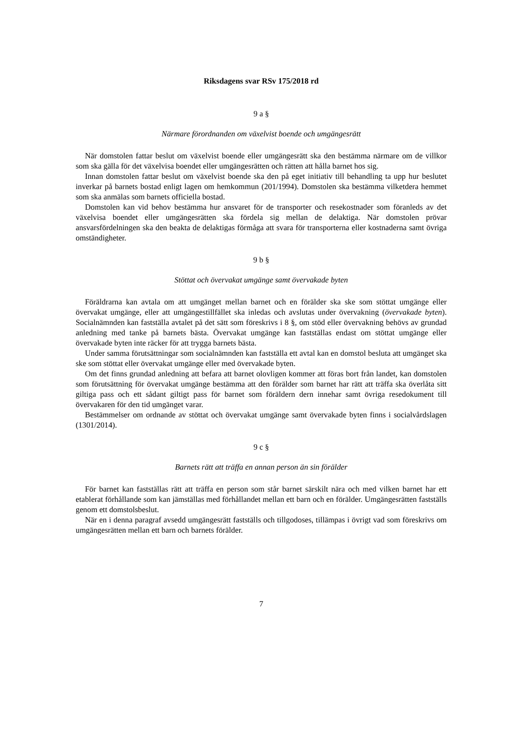Riksdagens svar RSv 175/2018 rd
9 a §
Närmare förordnanden om växelvist boende och umgängesrätt
När domstolen fattar beslut om växelvist boende eller umgängesrätt ska den bestämma närmare om de villkor som ska gälla för det växelvisa boendet eller umgängesrätten och rätten att hålla barnet hos sig.
Innan domstolen fattar beslut om växelvist boende ska den på eget initiativ till behandling ta upp hur beslutet inverkar på barnets bostad enligt lagen om hemkommun (201/1994). Domstolen ska bestämma vilketdera hemmet som ska anmälas som barnets officiella bostad.
Domstolen kan vid behov bestämma hur ansvaret för de transporter och resekostnader som föranleds av det växelvisa boendet eller umgängesrätten ska fördela sig mellan de delaktiga. När domstolen prövar ansvarsfördelningen ska den beakta de delaktigas förmåga att svara för transporterna eller kostnaderna samt övriga omständigheter.
9 b §
Stöttat och övervakat umgänge samt övervakade byten
Föräldrarna kan avtala om att umgänget mellan barnet och en förälder ska ske som stöttat umgänge eller övervakat umgänge, eller att umgängestillfället ska inledas och avslutas under övervakning (övervakade byten). Socialnämnden kan fastställa avtalet på det sätt som föreskrivs i 8 §, om stöd eller övervakning behövs av grundad anledning med tanke på barnets bästa. Övervakat umgänge kan fastställas endast om stöttat umgänge eller övervakade byten inte räcker för att trygga barnets bästa.
Under samma förutsättningar som socialnämnden kan fastställa ett avtal kan en domstol besluta att umgänget ska ske som stöttat eller övervakat umgänge eller med övervakade byten.
Om det finns grundad anledning att befara att barnet olovligen kommer att föras bort från landet, kan domstolen som förutsättning för övervakat umgänge bestämma att den förälder som barnet har rätt att träffa ska överlåta sitt giltiga pass och ett sådant giltigt pass för barnet som föräldern dern innehar samt övriga resedokument till övervakaren för den tid umgänget varar.
Bestämmelser om ordnande av stöttat och övervakat umgänge samt övervakade byten finns i socialvårdslagen (1301/2014).
9 c §
Barnets rätt att träffa en annan person än sin förälder
För barnet kan fastställas rätt att träffa en person som står barnet särskilt nära och med vilken barnet har ett etablerat förhållande som kan jämställas med förhållandet mellan ett barn och en förälder. Umgängesrätten fastställs genom ett domstolsbeslut.
När en i denna paragraf avsedd umgängesrätt fastställs och tillgodoses, tillämpas i övrigt vad som föreskrivs om umgängesrätten mellan ett barn och barnets förälder.
7